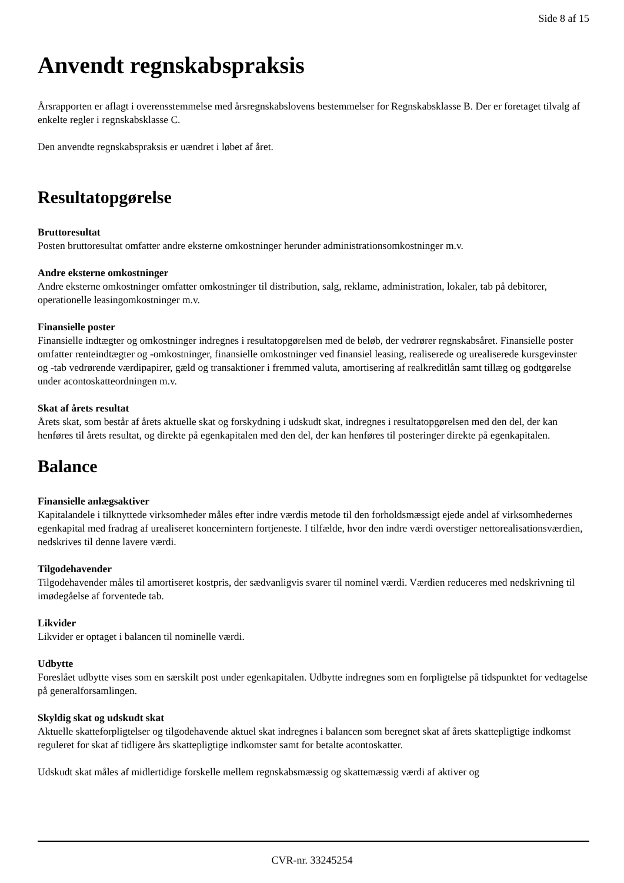Side 8 af 15
Anvendt regnskabspraksis
Årsrapporten er aflagt i overensstemmelse med årsregnskabslovens bestemmelser for Regnskabsklasse B. Der er foretaget tilvalg af enkelte regler i regnskabsklasse C.
Den anvendte regnskabspraksis er uændret i løbet af året.
Resultatopgørelse
Bruttoresultat
Posten bruttoresultat omfatter andre eksterne omkostninger herunder administrationsomkostninger m.v.
Andre eksterne omkostninger
Andre eksterne omkostninger omfatter omkostninger til distribution, salg, reklame, administration, lokaler, tab på debitorer, operationelle leasingomkostninger m.v.
Finansielle poster
Finansielle indtægter og omkostninger indregnes i resultatopgørelsen med de beløb, der vedrører regnskabsåret. Finansielle poster omfatter renteindtægter og -omkostninger, finansielle omkostninger ved finansiel leasing, realiserede og urealiserede kursgevinster og -tab vedrørende værdipapirer, gæld og transaktioner i fremmed valuta, amortisering af realkreditlån samt tillæg og godtgørelse under acontoskatteordningen m.v.
Skat af årets resultat
Årets skat, som består af årets aktuelle skat og forskydning i udskudt skat, indregnes i resultatopgørelsen med den del, der kan henføres til årets resultat, og direkte på egenkapitalen med den del, der kan henføres til posteringer direkte på egenkapitalen.
Balance
Finansielle anlægsaktiver
Kapitalandele i tilknyttede virksomheder måles efter indre værdis metode til den forholdsmæssigt ejede andel af virksomhedernes egenkapital med fradrag af urealiseret koncernintern fortjeneste. I tilfælde, hvor den indre værdi overstiger nettorealisationsværdien, nedskrives til denne lavere værdi.
Tilgodehavender
Tilgodehavender måles til amortiseret kostpris, der sædvanligvis svarer til nominel værdi. Værdien reduceres med nedskrivning til imødegåelse af forventede tab.
Likvider
Likvider er optaget i balancen til nominelle værdi.
Udbytte
Foreslået udbytte vises som en særskilt post under egenkapitalen. Udbytte indregnes som en forpligtelse på tidspunktet for vedtagelse på generalforsamlingen.
Skyldig skat og udskudt skat
Aktuelle skatteforpligtelser og tilgodehavende aktuel skat indregnes i balancen som beregnet skat af årets skattepligtige indkomst reguleret for skat af tidligere års skattepligtige indkomster samt for betalte acontoskatter.
Udskudt skat måles af midlertidige forskelle mellem regnskabsmæssig og skattemæssig værdi af aktiver og
CVR-nr. 33245254